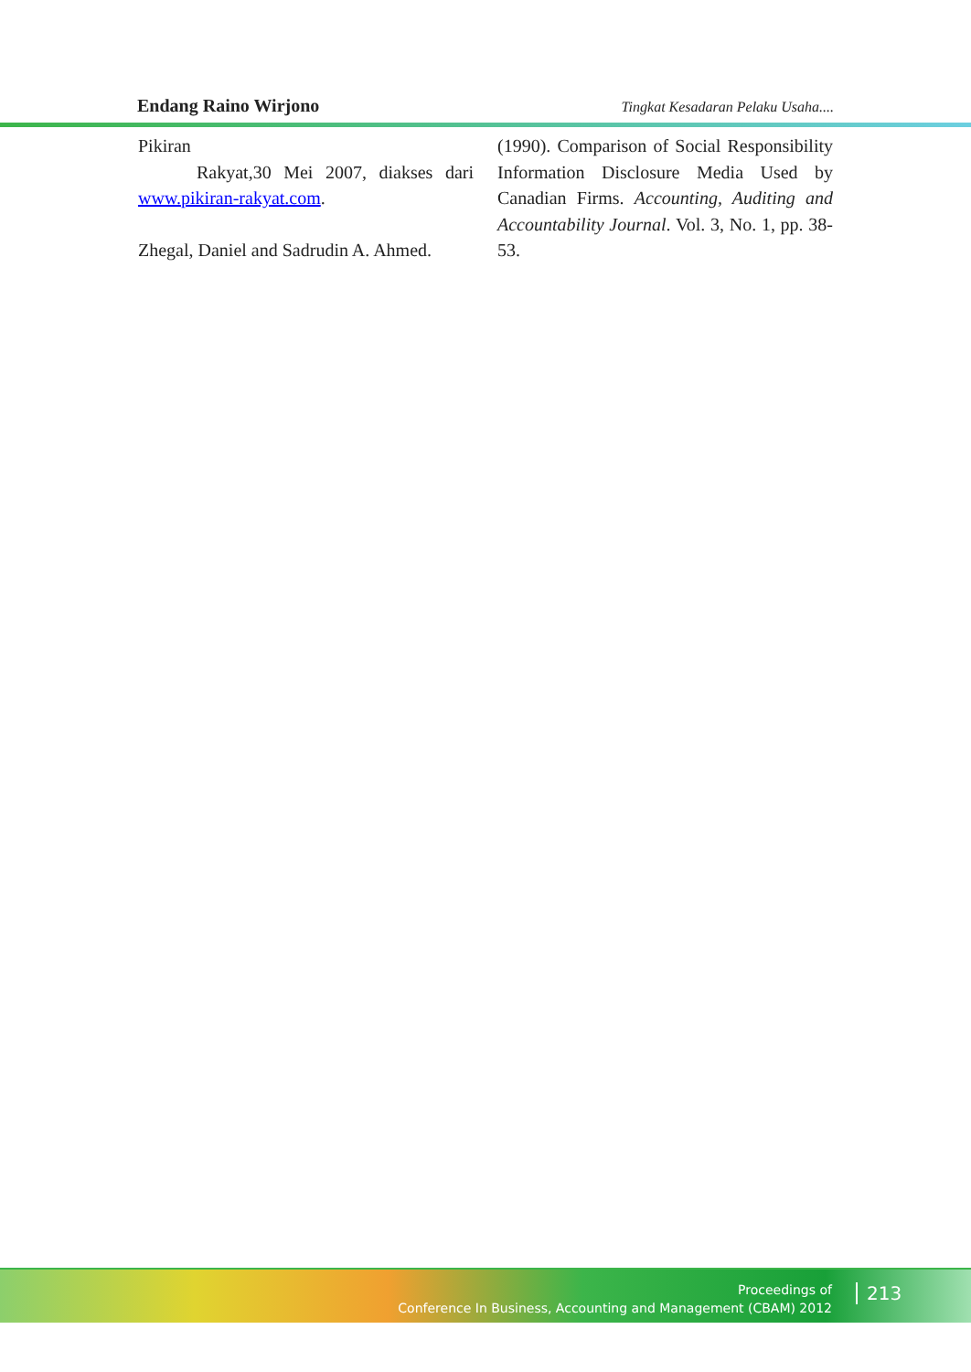Endang Raino Wirjono Tingkat Kesadaran Pelaku Usaha....
Pikiran
Rakyat,30 Mei 2007, diakses dari www.pikiran-rakyat.com.
Zhegal, Daniel and Sadrudin A. Ahmed.
(1990). Comparison of Social Responsibility Information Disclosure Media Used by Canadian Firms. Accounting, Auditing and Accountability Journal. Vol. 3, No. 1, pp. 38-53.
Proceedings of
Conference In Business, Accounting and Management (CBAM) 2012
213